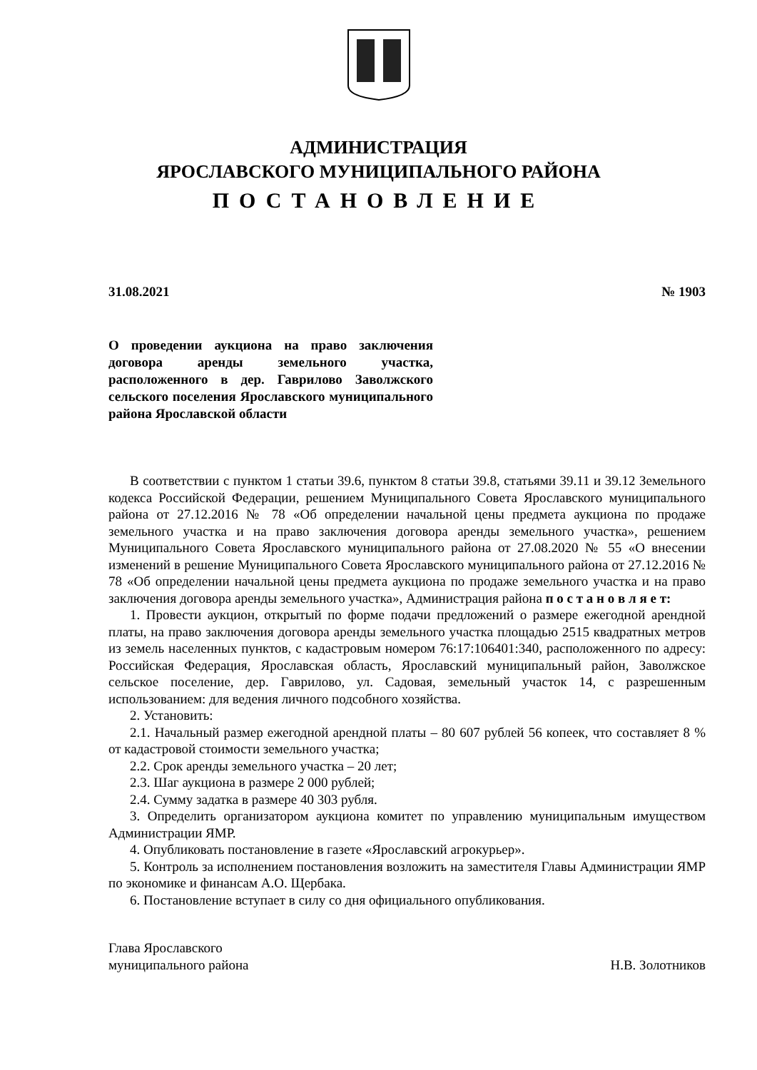АДМИНИСТРАЦИЯ
ЯРОСЛАВСКОГО МУНИЦИПАЛЬНОГО РАЙОНА
ПОСТАНОВЛЕНИЕ
31.08.2021 № 1903
О проведении аукциона на право заключения договора аренды земельного участка, расположенного в дер. Гаврилово Заволжского сельского поселения Ярославского муниципального района Ярославской области
В соответствии с пунктом 1 статьи 39.6, пунктом 8 статьи 39.8, статьями 39.11 и 39.12 Земельного кодекса Российской Федерации, решением Муниципального Совета Ярославского муниципального района от 27.12.2016 № 78 «Об определении начальной цены предмета аукциона по продаже земельного участка и на право заключения договора аренды земельного участка», решением Муниципального Совета Ярославского муниципального района от 27.08.2020 № 55 «О внесении изменений в решение Муниципального Совета Ярославского муниципального района от 27.12.2016 № 78 «Об определении начальной цены предмета аукциона по продаже земельного участка и на право заключения договора аренды земельного участка», Администрация района п о с т а н о в л я е т:
1. Провести аукцион, открытый по форме подачи предложений о размере ежегодной арендной платы, на право заключения договора аренды земельного участка площадью 2515 квадратных метров из земель населенных пунктов, с кадастровым номером 76:17:106401:340, расположенного по адресу: Российская Федерация, Ярославская область, Ярославский муниципальный район, Заволжское сельское поселение, дер. Гаврилово, ул. Садовая, земельный участок 14, с разрешенным использованием: для ведения личного подсобного хозяйства.
2. Установить:
2.1. Начальный размер ежегодной арендной платы – 80 607 рублей 56 копеек, что составляет 8 % от кадастровой стоимости земельного участка;
2.2. Срок аренды земельного участка – 20 лет;
2.3. Шаг аукциона в размере 2 000 рублей;
2.4. Сумму задатка в размере 40 303 рубля.
3. Определить организатором аукциона комитет по управлению муниципальным имуществом Администрации ЯМР.
4. Опубликовать постановление в газете «Ярославский агрокурьер».
5. Контроль за исполнением постановления возложить на заместителя Главы Администрации ЯМР по экономике и финансам А.О. Щербака.
6. Постановление вступает в силу со дня официального опубликования.
Глава Ярославского
муниципального района
Н.В. Золотников